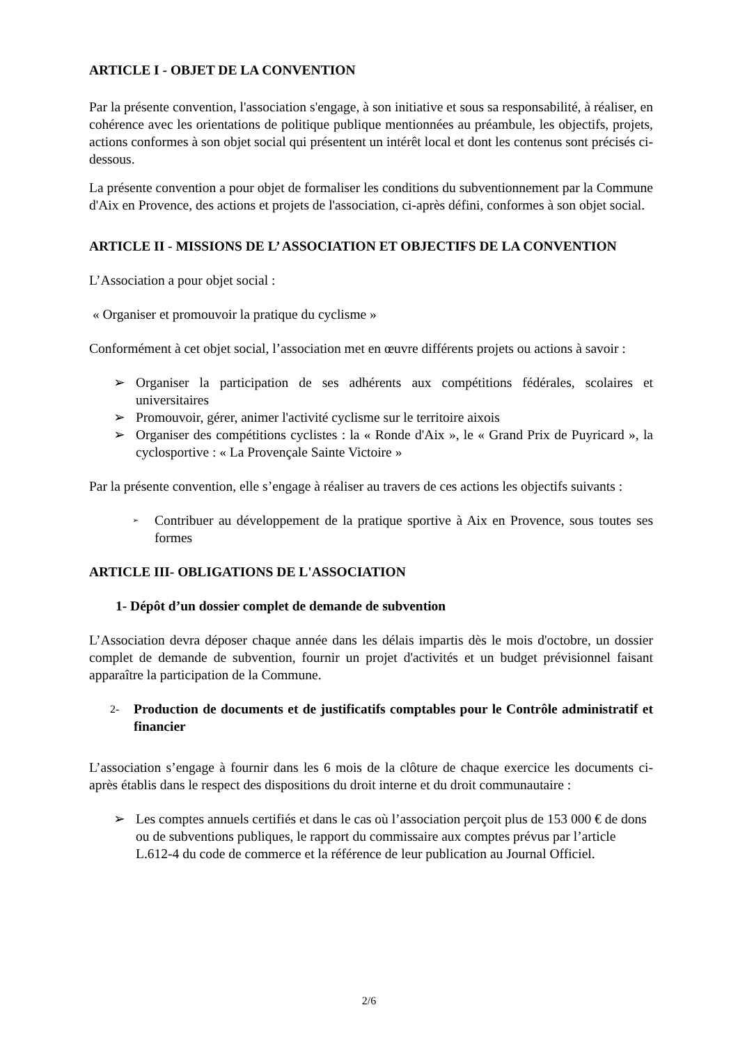ARTICLE I - OBJET DE LA CONVENTION
Par la présente convention, l'association s'engage, à son initiative et sous sa responsabilité, à réaliser, en cohérence avec les orientations de politique publique mentionnées au préambule, les objectifs, projets, actions conformes à son objet social qui présentent un intérêt local et dont les contenus sont précisés ci-dessous.
La présente convention a pour objet de formaliser les conditions du subventionnement par la Commune d'Aix en Provence, des actions et projets de l'association, ci-après défini, conformes à son objet social.
ARTICLE II - MISSIONS DE L’ ASSOCIATION ET OBJECTIFS DE LA CONVENTION
L’Association a pour objet social :
« Organiser et promouvoir la pratique du cyclisme »
Conformément à cet objet social, l’association met en œuvre différents projets ou actions à savoir :
➢ Organiser la participation de ses adhérents aux compétitions fédérales, scolaires et universitaires
➢ Promouvoir, gérer, animer l'activité cyclisme sur le territoire aixois
➢ Organiser des compétitions cyclistes : la « Ronde d'Aix », le « Grand Prix de Puyricard », la cyclosportive : « La Provençale Sainte Victoire »
Par la présente convention, elle s’engage à réaliser au travers de ces actions les objectifs suivants :
➢ Contribuer au développement de la pratique sportive à Aix en Provence, sous toutes ses formes
ARTICLE III- OBLIGATIONS DE L'ASSOCIATION
1- Dépôt d’un dossier complet de demande de subvention
L’Association devra déposer chaque année dans les délais impartis dès le mois d'octobre, un dossier complet de demande de subvention, fournir un projet d'activités et un budget prévisionnel faisant apparaître la participation de la Commune.
2- Production de documents et de justificatifs comptables pour le Contrôle administratif et financier
L’association s’engage à fournir dans les 6 mois de la clôture de chaque exercice les documents ci-après établis dans le respect des dispositions du droit interne et du droit communautaire :
➢ Les comptes annuels certifiés et dans le cas où l’association perçoit plus de 153 000 € de dons ou de subventions publiques, le rapport du commissaire aux comptes prévus par l’article L.612-4 du code de commerce et la référence de leur publication au Journal Officiel.
2/6